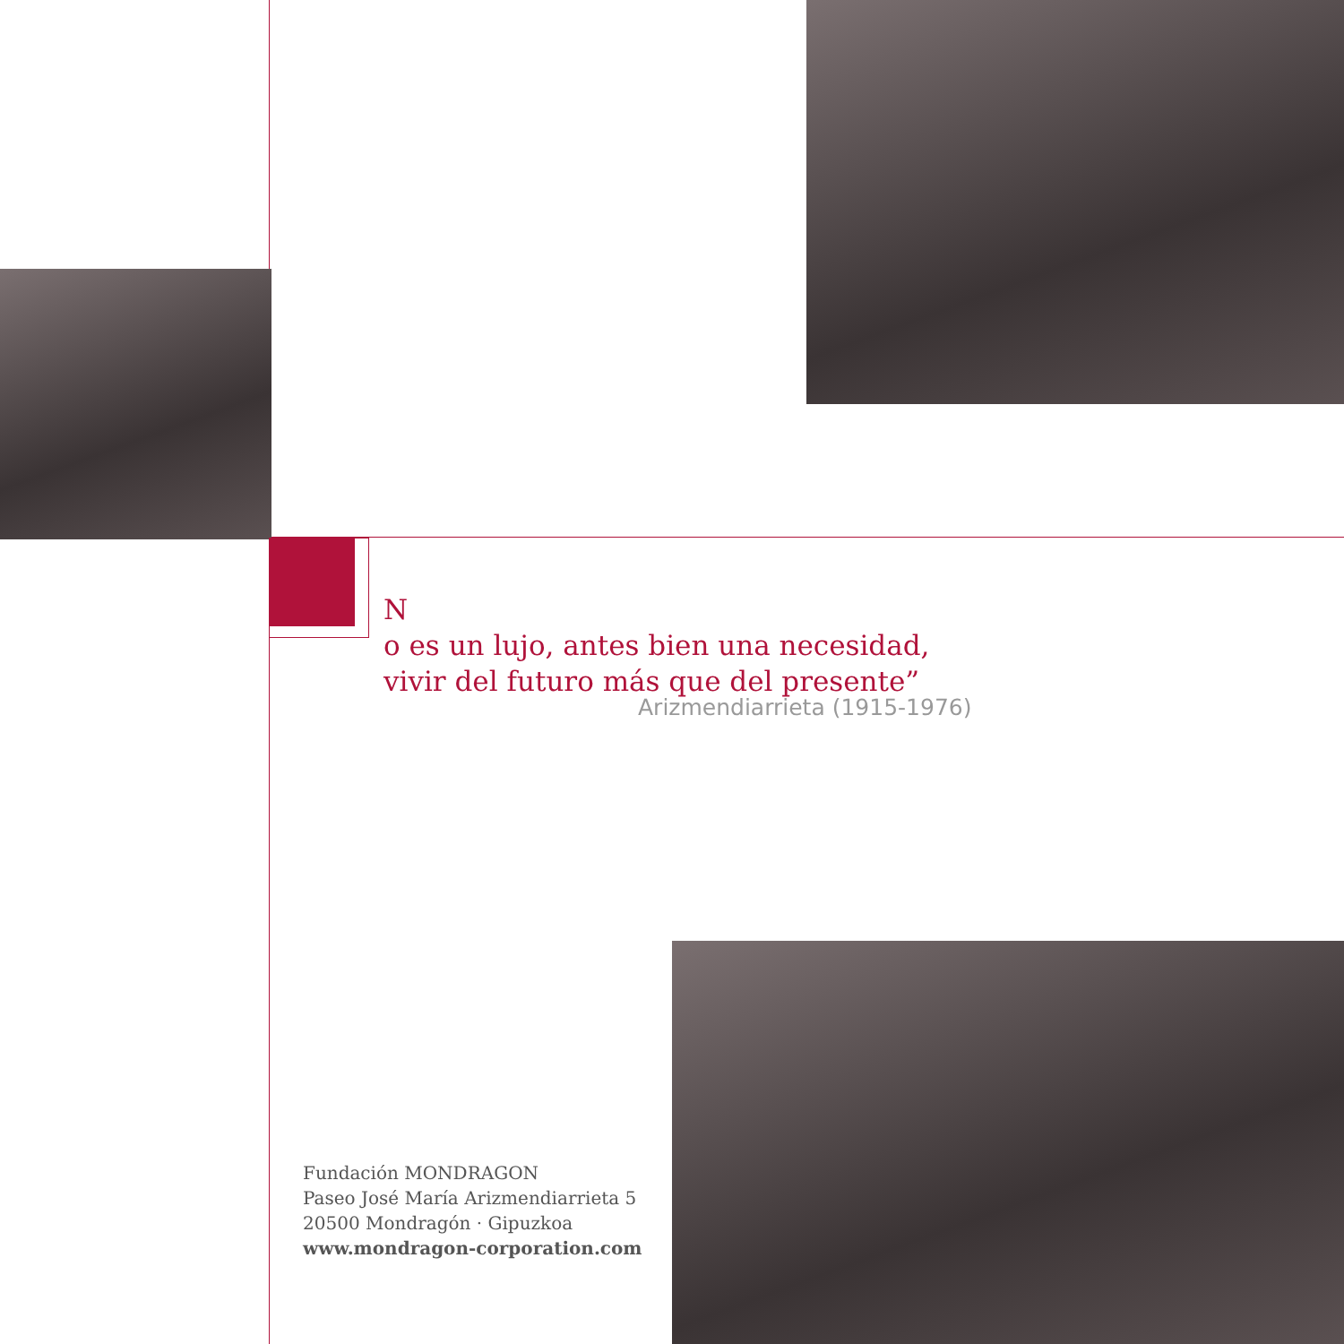N
o es un lujo, antes bien una necesidad,
vivir del futuro más que del presente”
Arizmendiarrieta (1915-1976)
Fundación MONDRAGON
Paseo José María Arizmendiarrieta 5
20500 Mondragón · Gipuzkoa
www.mondragon-corporation.com